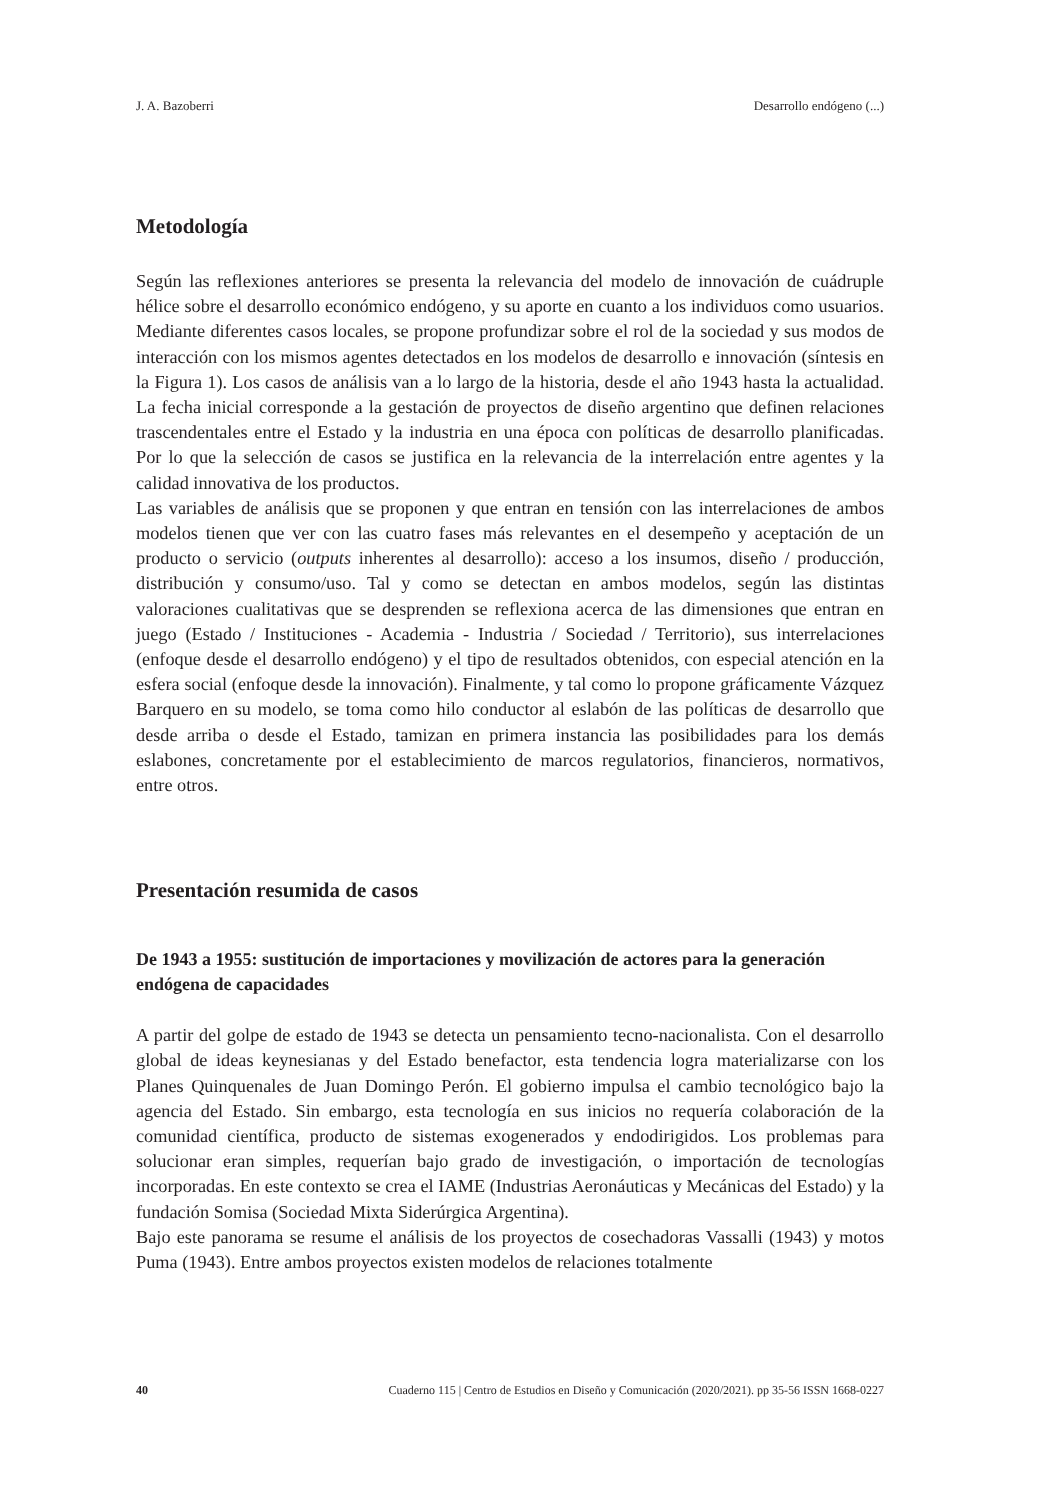J. A. Bazoberri Desarrollo endógeno (...)
Metodología
Según las reflexiones anteriores se presenta la relevancia del modelo de innovación de cuádruple hélice sobre el desarrollo económico endógeno, y su aporte en cuanto a los individuos como usuarios. Mediante diferentes casos locales, se propone profundizar sobre el rol de la sociedad y sus modos de interacción con los mismos agentes detectados en los modelos de desarrollo e innovación (síntesis en la Figura 1). Los casos de análisis van a lo largo de la historia, desde el año 1943 hasta la actualidad. La fecha inicial corresponde a la gestación de proyectos de diseño argentino que definen relaciones trascendentales entre el Estado y la industria en una época con políticas de desarrollo planificadas. Por lo que la selección de casos se justifica en la relevancia de la interrelación entre agentes y la calidad innovativa de los productos.
Las variables de análisis que se proponen y que entran en tensión con las interrelaciones de ambos modelos tienen que ver con las cuatro fases más relevantes en el desempeño y aceptación de un producto o servicio (outputs inherentes al desarrollo): acceso a los insumos, diseño / producción, distribución y consumo/uso. Tal y como se detectan en ambos modelos, según las distintas valoraciones cualitativas que se desprenden se reflexiona acerca de las dimensiones que entran en juego (Estado / Instituciones - Academia - Industria / Sociedad / Territorio), sus interrelaciones (enfoque desde el desarrollo endógeno) y el tipo de resultados obtenidos, con especial atención en la esfera social (enfoque desde la innovación). Finalmente, y tal como lo propone gráficamente Vázquez Barquero en su modelo, se toma como hilo conductor al eslabón de las políticas de desarrollo que desde arriba o desde el Estado, tamizan en primera instancia las posibilidades para los demás eslabones, concretamente por el establecimiento de marcos regulatorios, financieros, normativos, entre otros.
Presentación resumida de casos
De 1943 a 1955: sustitución de importaciones y movilización de actores para la generación endógena de capacidades
A partir del golpe de estado de 1943 se detecta un pensamiento tecno-nacionalista. Con el desarrollo global de ideas keynesianas y del Estado benefactor, esta tendencia logra materializarse con los Planes Quinquenales de Juan Domingo Perón. El gobierno impulsa el cambio tecnológico bajo la agencia del Estado. Sin embargo, esta tecnología en sus inicios no requería colaboración de la comunidad científica, producto de sistemas exogenerados y endodirigidos. Los problemas para solucionar eran simples, requerían bajo grado de investigación, o importación de tecnologías incorporadas. En este contexto se crea el IAME (Industrias Aeronáuticas y Mecánicas del Estado) y la fundación Somisa (Sociedad Mixta Siderúrgica Argentina).
Bajo este panorama se resume el análisis de los proyectos de cosechadoras Vassalli (1943) y motos Puma (1943). Entre ambos proyectos existen modelos de relaciones totalmente
40 Cuaderno 115 | Centro de Estudios en Diseño y Comunicación (2020/2021). pp 35-56 ISSN 1668-0227